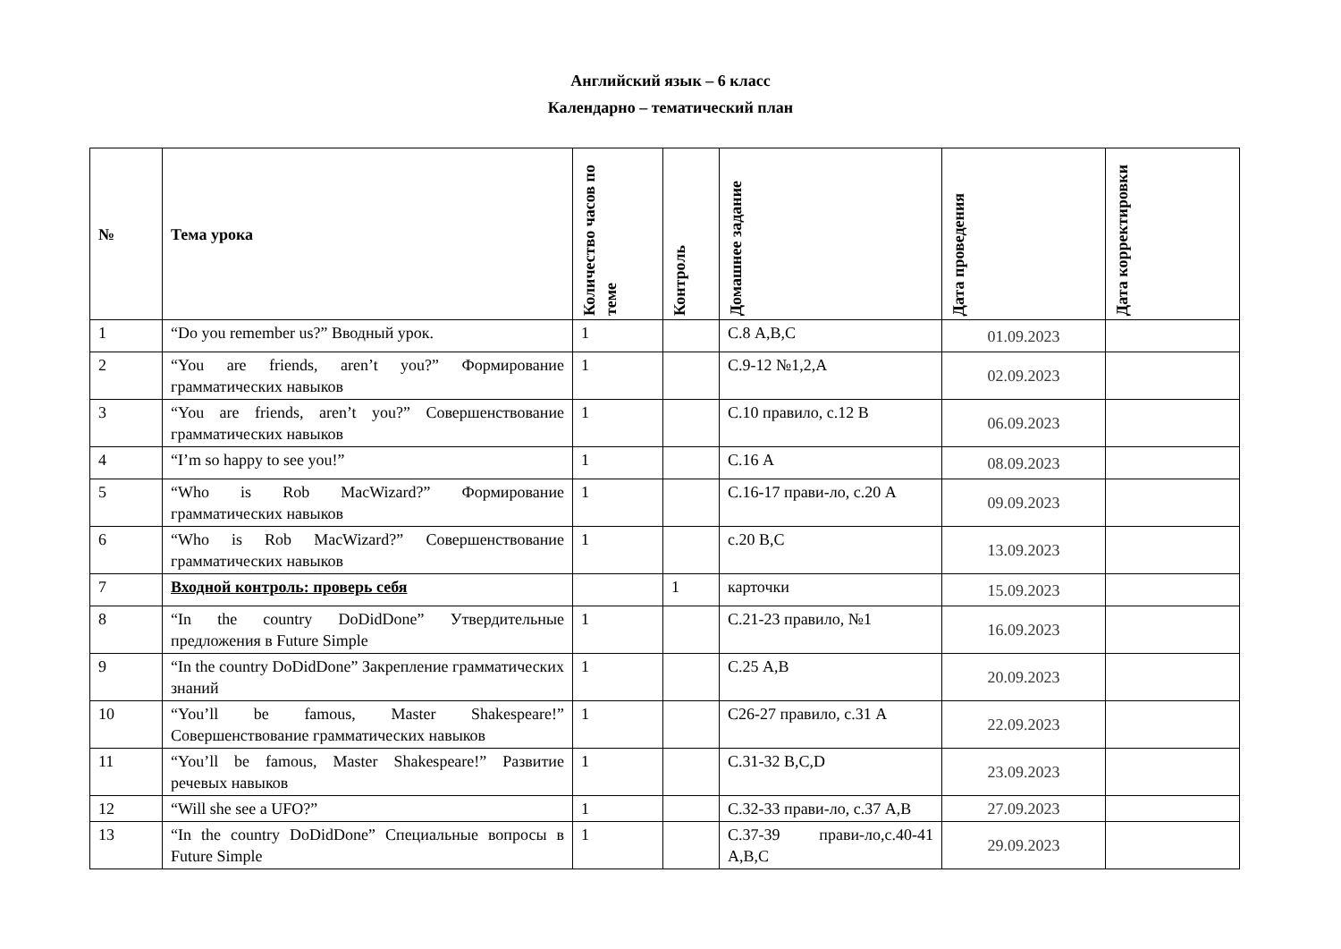Английский язык – 6 класс
Календарно – тематический план
| № | Тема урока | Количество часов по теме | Контроль | Домашнее задание | Дата проведения | Дата корректировки |
| --- | --- | --- | --- | --- | --- | --- |
| 1 | “Do you remember us?” Вводный урок. | 1 | | С.8 A,B,C | 01.09.2023 | |
| 2 | “You are friends, aren’t you?” Формирование грамматических навыков | 1 | | С.9-12 №1,2,A | 02.09.2023 | |
| 3 | “You are friends, aren’t you?” Совершенствование грамматических навыков | 1 | | С.10 правило, с.12 В | 06.09.2023 | |
| 4 | “I’m so happy to see you!” | 1 | | С.16 A | 08.09.2023 | |
| 5 | “Who is Rob MacWizard?” Формирование грамматических навыков | 1 | | С.16-17 прави-ло, с.20 А | 09.09.2023 | |
| 6 | “Who is Rob MacWizard?” Совершенствование грамматических навыков | 1 | | с.20 B,C | 13.09.2023 | |
| 7 | Входной контроль: проверь себя | | 1 | карточки | 15.09.2023 | |
| 8 | “In the country DoDidDone” Утвердительные предложения в Future Simple | 1 | | С.21-23 правило, №1 | 16.09.2023 | |
| 9 | “In the country DoDidDone” Закрепление грамматических знаний | 1 | | С.25 А,В | 20.09.2023 | |
| 10 | “You’ll be famous, Master Shakespeare!” Совершенствование грамматических навыков | 1 | | С26-27 правило, с.31 А | 22.09.2023 | |
| 11 | “You’ll be famous, Master Shakespeare!” Развитие речевых навыков | 1 | | С.31-32 B,C,D | 23.09.2023 | |
| 12 | “Will she see a UFO?” | 1 | | С.32-33 прави-ло, с.37 A,B | 27.09.2023 | |
| 13 | “In the country DoDidDone” Специальные вопросы в Future Simple | 1 | | С.37-39 прави-ло,с.40-41 A,B,C | 29.09.2023 | |